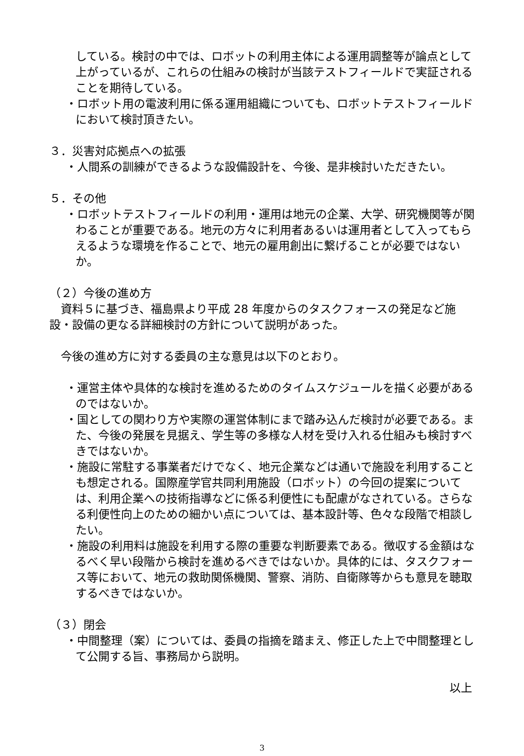している。検討の中では、ロボットの利用主体による運用調整等が論点として上がっているが、これらの仕組みの検討が当該テストフィールドで実証されることを期待している。
・ロボット用の電波利用に係る運用組織についても、ロボットテストフィールドにおいて検討頂きたい。
３．災害対応拠点への拡張
・人間系の訓練ができるような設備設計を、今後、是非検討いただきたい。
５．その他
・ロボットテストフィールドの利用・運用は地元の企業、大学、研究機関等が関わることが重要である。地元の方々に利用者あるいは運用者として入ってもらえるような環境を作ることで、地元の雇用創出に繋げることが必要ではないか。
（２）今後の進め方
　資料５に基づき、福島県より平成 28 年度からのタスクフォースの発足など施設・設備の更なる詳細検討の方針について説明があった。
　今後の進め方に対する委員の主な意見は以下のとおり。
・運営主体や具体的な検討を進めるためのタイムスケジュールを描く必要があるのではないか。
・国としての関わり方や実際の運営体制にまで踏み込んだ検討が必要である。また、今後の発展を見据え、学生等の多様な人材を受け入れる仕組みも検討すべきではないか。
・施設に常駐する事業者だけでなく、地元企業などは通いで施設を利用することも想定される。国際産学官共同利用施設（ロボット）の今回の提案については、利用企業への技術指導などに係る利便性にも配慮がなされている。さらなる利便性向上のための細かい点については、基本設計等、色々な段階で相談したい。
・施設の利用料は施設を利用する際の重要な判断要素である。徴収する金額はなるべく早い段階から検討を進めるべきではないか。具体的には、タスクフォース等において、地元の救助関係機関、警察、消防、自衛隊等からも意見を聴取するべきではないか。
（３）閉会
・中間整理（案）については、委員の指摘を踏まえ、修正した上で中間整理として公開する旨、事務局から説明。
以上
3